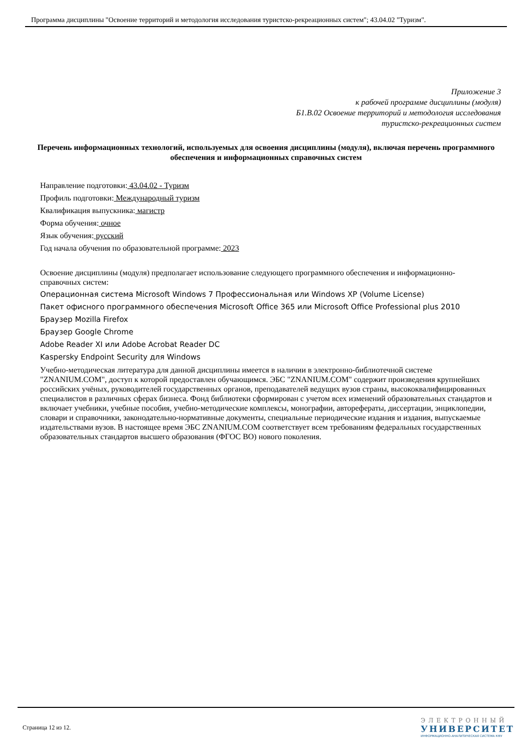Программа дисциплины "Освоение территорий и методология исследования туристско-рекреационных систем"; 43.04.02 "Туризм".
Приложение 3
к рабочей программе дисциплины (модуля)
Б1.В.02 Освоение территорий и методология исследования
туристско-рекреационных систем
Перечень информационных технологий, используемых для освоения дисциплины (модуля), включая перечень программного обеспечения и информационных справочных систем
Направление подготовки: 43.04.02 - Туризм
Профиль подготовки: Международный туризм
Квалификация выпускника: магистр
Форма обучения: очное
Язык обучения: русский
Год начала обучения по образовательной программе: 2023
Освоение дисциплины (модуля) предполагает использование следующего программного обеспечения и информационно-справочных систем:
Операционная система Microsoft Windows 7 Профессиональная или Windows XP (Volume License)
Пакет офисного программного обеспечения Microsoft Office 365 или Microsoft Office Professional plus 2010
Браузер Mozilla Firefox
Браузер Google Chrome
Adobe Reader XI или Adobe Acrobat Reader DC
Kaspersky Endpoint Security для Windows
Учебно-методическая литература для данной дисциплины имеется в наличии в электронно-библиотечной системе "ZNANIUM.COM", доступ к которой предоставлен обучающимся. ЭБС "ZNANIUM.COM" содержит произведения крупнейших российских учёных, руководителей государственных органов, преподавателей ведущих вузов страны, высококвалифицированных специалистов в различных сферах бизнеса. Фонд библиотеки сформирован с учетом всех изменений образовательных стандартов и включает учебники, учебные пособия, учебно-методические комплексы, монографии, авторефераты, диссертации, энциклопедии, словари и справочники, законодательно-нормативные документы, специальные периодические издания и издания, выпускаемые издательствами вузов. В настоящее время ЭБС ZNANIUM.COM соответствует всем требованиям федеральных государственных образовательных стандартов высшего образования (ФГОС ВО) нового поколения.
Страница 12 из 12.
ЭЛЕКТРОННЫЙ
УНИВЕРСИТЕТ
ИНФОРМАЦИОННО-АНАЛИТИЧЕСКАЯ СИСТЕМА КФУ